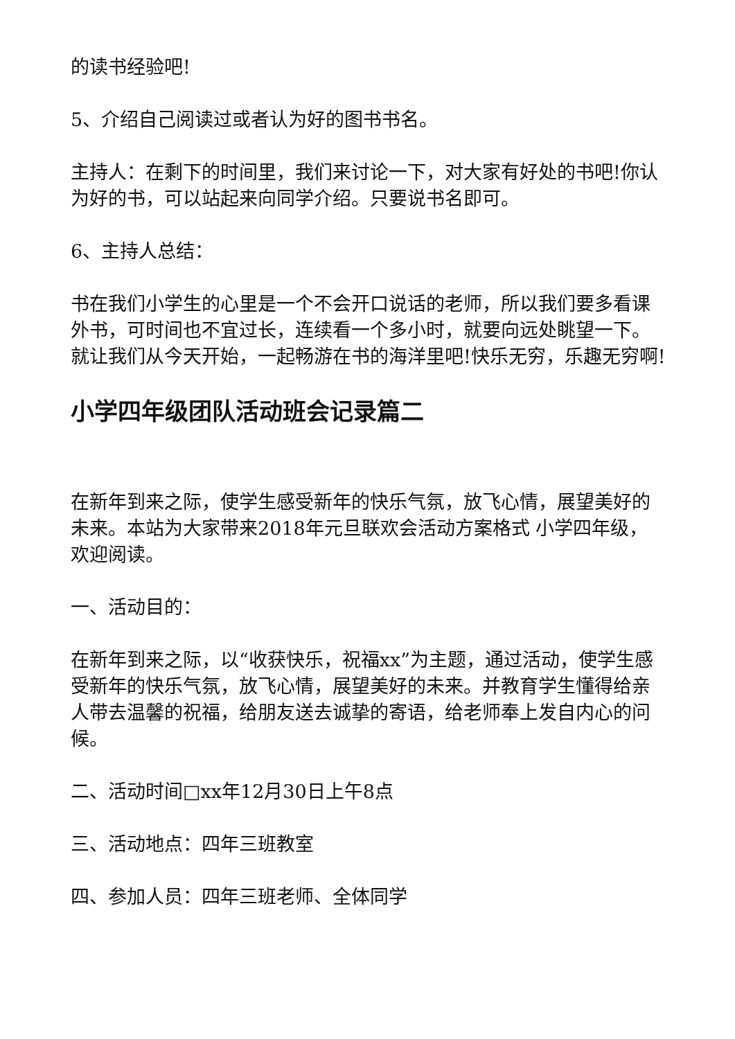的读书经验吧!
5、介绍自己阅读过或者认为好的图书书名。
主持人：在剩下的时间里，我们来讨论一下，对大家有好处的书吧!你认为好的书，可以站起来向同学介绍。只要说书名即可。
6、主持人总结：
书在我们小学生的心里是一个不会开口说话的老师，所以我们要多看课外书，可时间也不宜过长，连续看一个多小时，就要向远处眺望一下。就让我们从今天开始，一起畅游在书的海洋里吧!快乐无穷，乐趣无穷啊!
小学四年级团队活动班会记录篇二
在新年到来之际，使学生感受新年的快乐气氛，放飞心情，展望美好的未来。本站为大家带来2018年元旦联欢会活动方案格式 小学四年级，欢迎阅读。
一、活动目的：
在新年到来之际，以“收获快乐，祝福xx”为主题，通过活动，使学生感受新年的快乐气氛，放飞心情，展望美好的未来。并教育学生懂得给亲人带去温馨的祝福，给朋友送去诚挚的寄语，给老师奉上发自内心的问候。
二、活动时间□xx年12月30日上午8点
三、活动地点：四年三班教室
四、参加人员：四年三班老师、全体同学